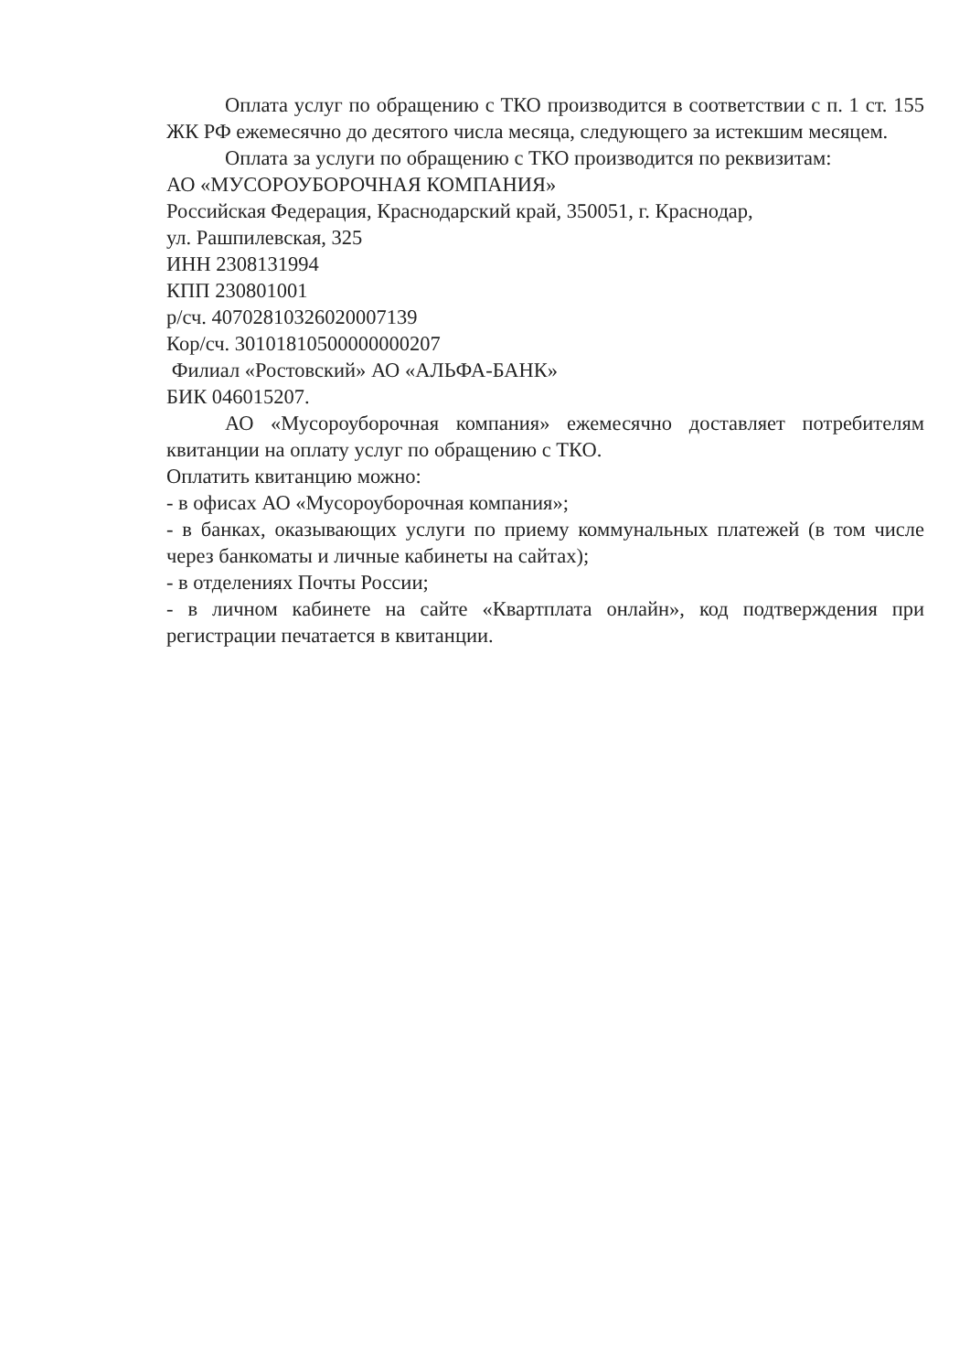Оплата услуг по обращению с ТКО производится в соответствии с п. 1 ст. 155 ЖК РФ ежемесячно до десятого числа месяца, следующего за истекшим месяцем.
Оплата за услуги по обращению с ТКО производится по реквизитам:
АО «МУСОРОУБОРОЧНАЯ КОМПАНИЯ»
Российская Федерация, Краснодарский край, 350051, г. Краснодар,
ул. Рашпилевская, 325
ИНН 2308131994
КПП 230801001
р/сч. 40702810326020007139
Кор/сч. 30101810500000000207
Филиал «Ростовский» АО «АЛЬФА-БАНК»
БИК 046015207.
АО «Мусороуборочная компания» ежемесячно доставляет потребителям квитанции на оплату услуг по обращению с ТКО.
Оплатить квитанцию можно:
- в офисах АО «Мусороуборочная компания»;
- в банках, оказывающих услуги по приему коммунальных платежей (в том числе через банкоматы и личные кабинеты на сайтах);
- в отделениях Почты России;
- в личном кабинете на сайте «Квартплата онлайн», код подтверждения при регистрации печатается в квитанции.